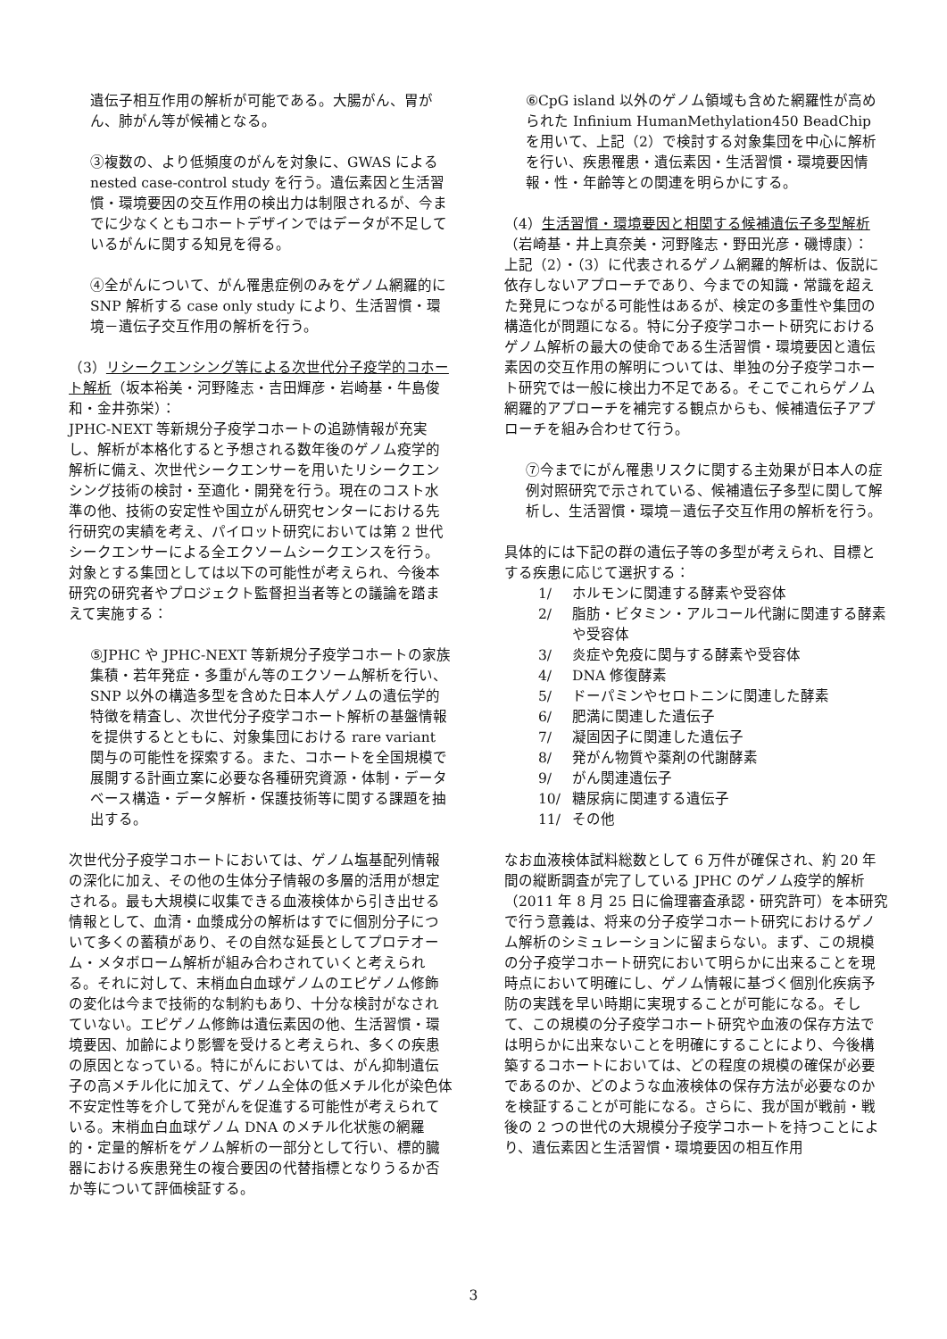遺伝子相互作用の解析が可能である。大腸がん、胃がん、肺がん等が候補となる。
③複数の、より低頻度のがんを対象に、GWAS による nested case-control study を行う。遺伝素因と生活習慣・環境要因の交互作用の検出力は制限されるが、今までに少なくともコホートデザインではデータが不足しているがんに関する知見を得る。
④全がんについて、がん罹患症例のみをゲノム網羅的に SNP 解析する case only study により、生活習慣・環境－遺伝子交互作用の解析を行う。
（3）リシークエンシング等による次世代分子疫学的コホート解析（坂本裕美・河野隆志・吉田輝彦・岩崎基・牛島俊和・金井弥栄）：
JPHC-NEXT 等新規分子疫学コホートの追跡情報が充実し、解析が本格化すると予想される数年後のゲノム疫学的解析に備え、次世代シークエンサーを用いたリシークエンシング技術の検討・至適化・開発を行う。現在のコスト水準の他、技術の安定性や国立がん研究センターにおける先行研究の実績を考え、パイロット研究においては第 2 世代シークエンサーによる全エクソームシークエンスを行う。対象とする集団としては以下の可能性が考えられ、今後本研究の研究者やプロジェクト監督担当者等との議論を踏まえて実施する：
⑤JPHC や JPHC-NEXT 等新規分子疫学コホートの家族集積・若年発症・多重がん等のエクソーム解析を行い、SNP 以外の構造多型を含めた日本人ゲノムの遺伝学的特徴を精査し、次世代分子疫学コホート解析の基盤情報を提供するとともに、対象集団における rare variant 関与の可能性を探索する。また、コホートを全国規模で展開する計画立案に必要な各種研究資源・体制・データベース構造・データ解析・保護技術等に関する課題を抽出する。
次世代分子疫学コホートにおいては、ゲノム塩基配列情報の深化に加え、その他の生体分子情報の多層的活用が想定される。最も大規模に収集できる血液検体から引き出せる情報として、血清・血漿成分の解析はすでに個別分子について多くの蓄積があり、その自然な延長としてプロテオーム・メタボローム解析が組み合わされていくと考えられる。それに対して、末梢血白血球ゲノムのエピゲノム修飾の変化は今まで技術的な制約もあり、十分な検討がなされていない。エピゲノム修飾は遺伝素因の他、生活習慣・環境要因、加齢により影響を受けると考えられ、多くの疾患の原因となっている。特にがんにおいては、がん抑制遺伝子の高メチル化に加えて、ゲノム全体の低メチル化が染色体不安定性等を介して発がんを促進する可能性が考えられている。末梢血白血球ゲノム DNA のメチル化状態の網羅的・定量的解析をゲノム解析の一部分として行い、標的臓器における疾患発生の複合要因の代替指標となりうるか否か等について評価検証する。
⑥CpG island 以外のゲノム領域も含めた網羅性が高められた Infinium HumanMethylation450 BeadChip を用いて、上記（2）で検討する対象集団を中心に解析を行い、疾患罹患・遺伝素因・生活習慣・環境要因情報・性・年齢等との関連を明らかにする。
（4）生活習慣・環境要因と相関する候補遺伝子多型解析（岩崎基・井上真奈美・河野隆志・野田光彦・磯博康）：
上記（2）・（3）に代表されるゲノム網羅的解析は、仮説に依存しないアプローチであり、今までの知識・常識を超えた発見につながる可能性はあるが、検定の多重性や集団の構造化が問題になる。特に分子疫学コホート研究におけるゲノム解析の最大の使命である生活習慣・環境要因と遺伝素因の交互作用の解明については、単独の分子疫学コホート研究では一般に検出力不足である。そこでこれらゲノム網羅的アプローチを補完する観点からも、候補遺伝子アプローチを組み合わせて行う。
⑦今までにがん罹患リスクに関する主効果が日本人の症例対照研究で示されている、候補遺伝子多型に関して解析し、生活習慣・環境－遺伝子交互作用の解析を行う。
具体的には下記の群の遺伝子等の多型が考えられ、目標とする疾患に応じて選択する：
1/ ホルモンに関連する酵素や受容体
2/ 脂肪・ビタミン・アルコール代謝に関連する酵素や受容体
3/ 炎症や免疫に関与する酵素や受容体
4/ DNA 修復酵素
5/ ドーパミンやセロトニンに関連した酵素
6/ 肥満に関連した遺伝子
7/ 凝固因子に関連した遺伝子
8/ 発がん物質や薬剤の代謝酵素
9/ がん関連遺伝子
10/ 糖尿病に関連する遺伝子
11/ その他
なお血液検体試料総数として 6 万件が確保され、約 20 年間の縦断調査が完了している JPHC のゲノム疫学的解析（2011 年 8 月 25 日に倫理審査承認・研究許可）を本研究で行う意義は、将来の分子疫学コホート研究におけるゲノム解析のシミュレーションに留まらない。まず、この規模の分子疫学コホート研究において明らかに出来ることを現時点において明確にし、ゲノム情報に基づく個別化疾病予防の実践を早い時期に実現することが可能になる。そして、この規模の分子疫学コホート研究や血液の保存方法では明らかに出来ないことを明確にすることにより、今後構築するコホートにおいては、どの程度の規模の確保が必要であるのか、どのような血液検体の保存方法が必要なのかを検証することが可能になる。さらに、我が国が戦前・戦後の 2 つの世代の大規模分子疫学コホートを持つことにより、遺伝素因と生活習慣・環境要因の相互作用
3